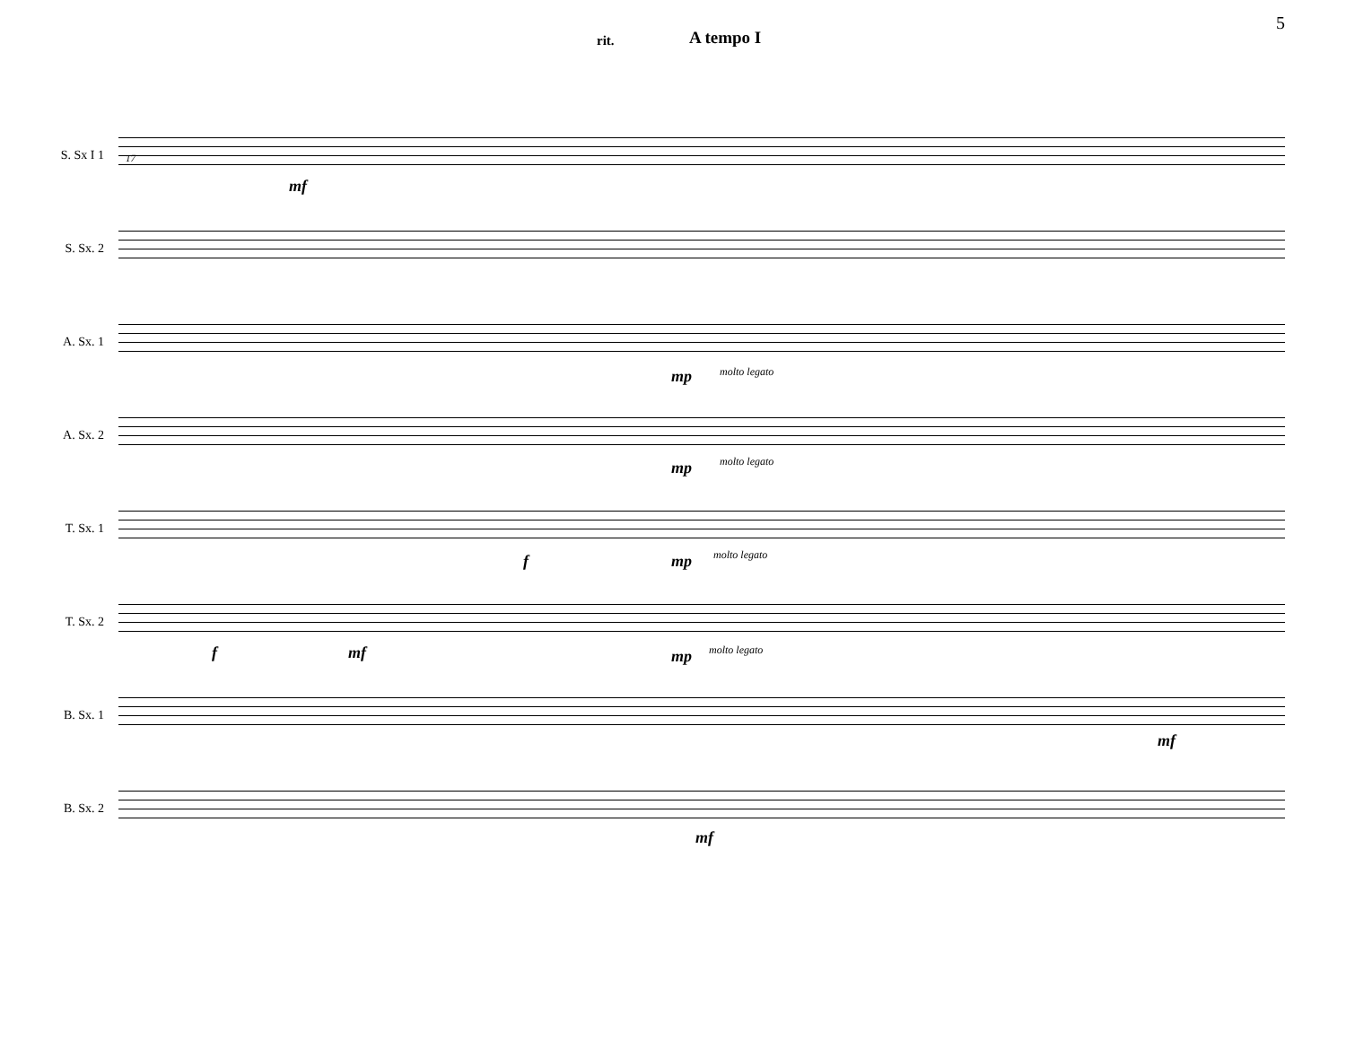5
17
rit. A tempo I
S. Sx I 1
mf
S. Sx. 2
A. Sx. 1
mp molto legato
A. Sx. 2
mp molto legato
T. Sx. 1
f mp molto legato
T. Sx. 2
f mf mp molto legato
B. Sx. 1
mf
B. Sx. 2
mf